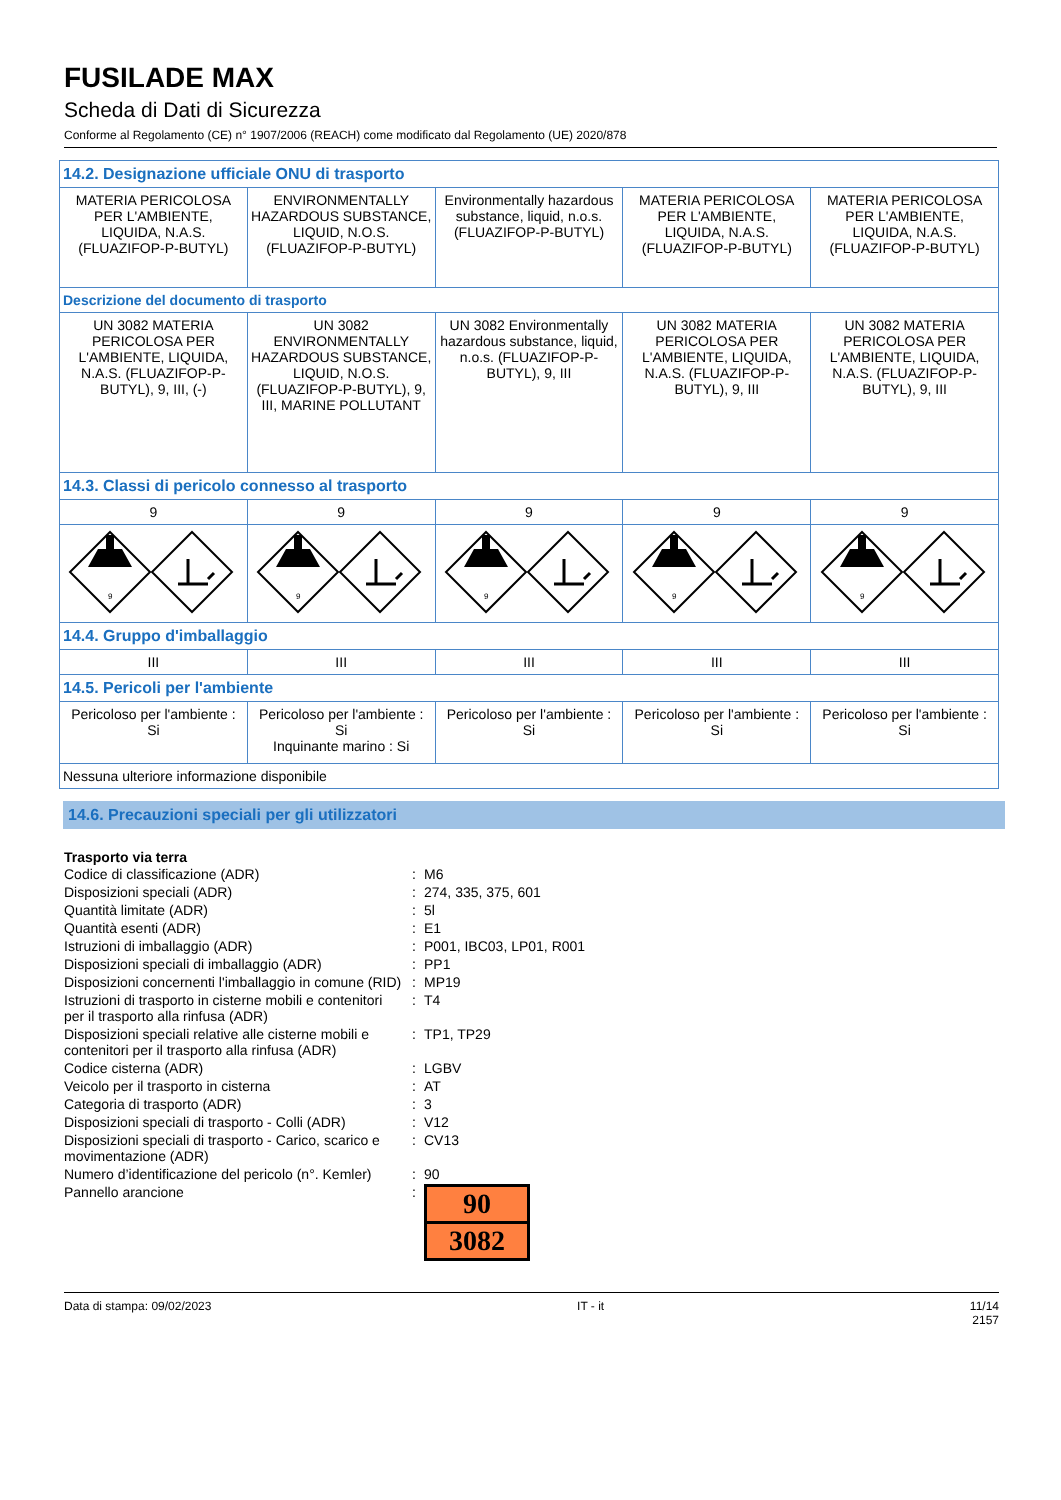FUSILADE MAX
Scheda di Dati di Sicurezza
Conforme al Regolamento (CE) n° 1907/2006 (REACH) come modificato dal Regolamento (UE) 2020/878
| 14.2. Designazione ufficiale ONU di trasporto | | | | |
| MATERIA PERICOLOSA PER L'AMBIENTE, LIQUIDA, N.A.S. (FLUAZIFOP-P-BUTYL) | ENVIRONMENTALLY HAZARDOUS SUBSTANCE, LIQUID, N.O.S. (FLUAZIFOP-P-BUTYL) | Environmentally hazardous substance, liquid, n.o.s. (FLUAZIFOP-P-BUTYL) | MATERIA PERICOLOSA PER L'AMBIENTE, LIQUIDA, N.A.S. (FLUAZIFOP-P-BUTYL) | MATERIA PERICOLOSA PER L'AMBIENTE, LIQUIDA, N.A.S. (FLUAZIFOP-P-BUTYL) |
| Descrizione del documento di trasporto | | | | |
| UN 3082 MATERIA PERICOLOSA PER L'AMBIENTE, LIQUIDA, N.A.S. (FLUAZIFOP-P-BUTYL), 9, III, (-) | UN 3082 ENVIRONMENTALLY HAZARDOUS SUBSTANCE, LIQUID, N.O.S. (FLUAZIFOP-P-BUTYL), 9, III, MARINE POLLUTANT | UN 3082 Environmentally hazardous substance, liquid, n.o.s. (FLUAZIFOP-P-BUTYL), 9, III | UN 3082 MATERIA PERICOLOSA PER L'AMBIENTE, LIQUIDA, N.A.S. (FLUAZIFOP-P-BUTYL), 9, III | UN 3082 MATERIA PERICOLOSA PER L'AMBIENTE, LIQUIDA, N.A.S. (FLUAZIFOP-P-BUTYL), 9, III |
| 14.3. Classi di pericolo connesso al trasporto | | | | |
| 9 | 9 | 9 | 9 | 9 |
| 9 | 9 | 9 | 9 | 9 |
| 14.4. Gruppo d'imballaggio | | | | |
| III | III | III | III | III |
| 14.5. Pericoli per l'ambiente | | | | |
| Pericoloso per l'ambiente : Si | Pericoloso per l'ambiente : Si Inquinante marino : Si | Pericoloso per l'ambiente : Si | Pericoloso per l'ambiente : Si | Pericoloso per l'ambiente : Si |
| Nessuna ulteriore informazione disponibile | | | | |
14.6. Precauzioni speciali per gli utilizzatori
Trasporto via terra
| Codice di classificazione (ADR) | : | M6 |
| Disposizioni speciali (ADR) | : | 274, 335, 375, 601 |
| Quantità limitate (ADR) | : | 5l |
| Quantità esenti (ADR) | : | E1 |
| Istruzioni di imballaggio (ADR) | : | P001, IBC03, LP01, R001 |
| Disposizioni speciali di imballaggio (ADR) | : | PP1 |
| Disposizioni concernenti l'imballaggio in comune (RID) | : | MP19 |
| Istruzioni di trasporto in cisterne mobili e contenitori per il trasporto alla rinfusa (ADR) | : | T4 |
| Disposizioni speciali relative alle cisterne mobili e contenitori per il trasporto alla rinfusa (ADR) | : | TP1, TP29 |
| Codice cisterna (ADR) | : | LGBV |
| Veicolo per il trasporto in cisterna | : | AT |
| Categoria di trasporto (ADR) | : | 3 |
| Disposizioni speciali di trasporto - Colli (ADR) | : | V12 |
| Disposizioni speciali di trasporto - Carico, scarico e movimentazione (ADR) | : | CV13 |
| Numero d’identificazione del pericolo (n°. Kemler) | : | 90 |
| Pannello arancione | : | 90 3082 |
Data di stampa: 09/02/2023 IT - it 11/14
2157